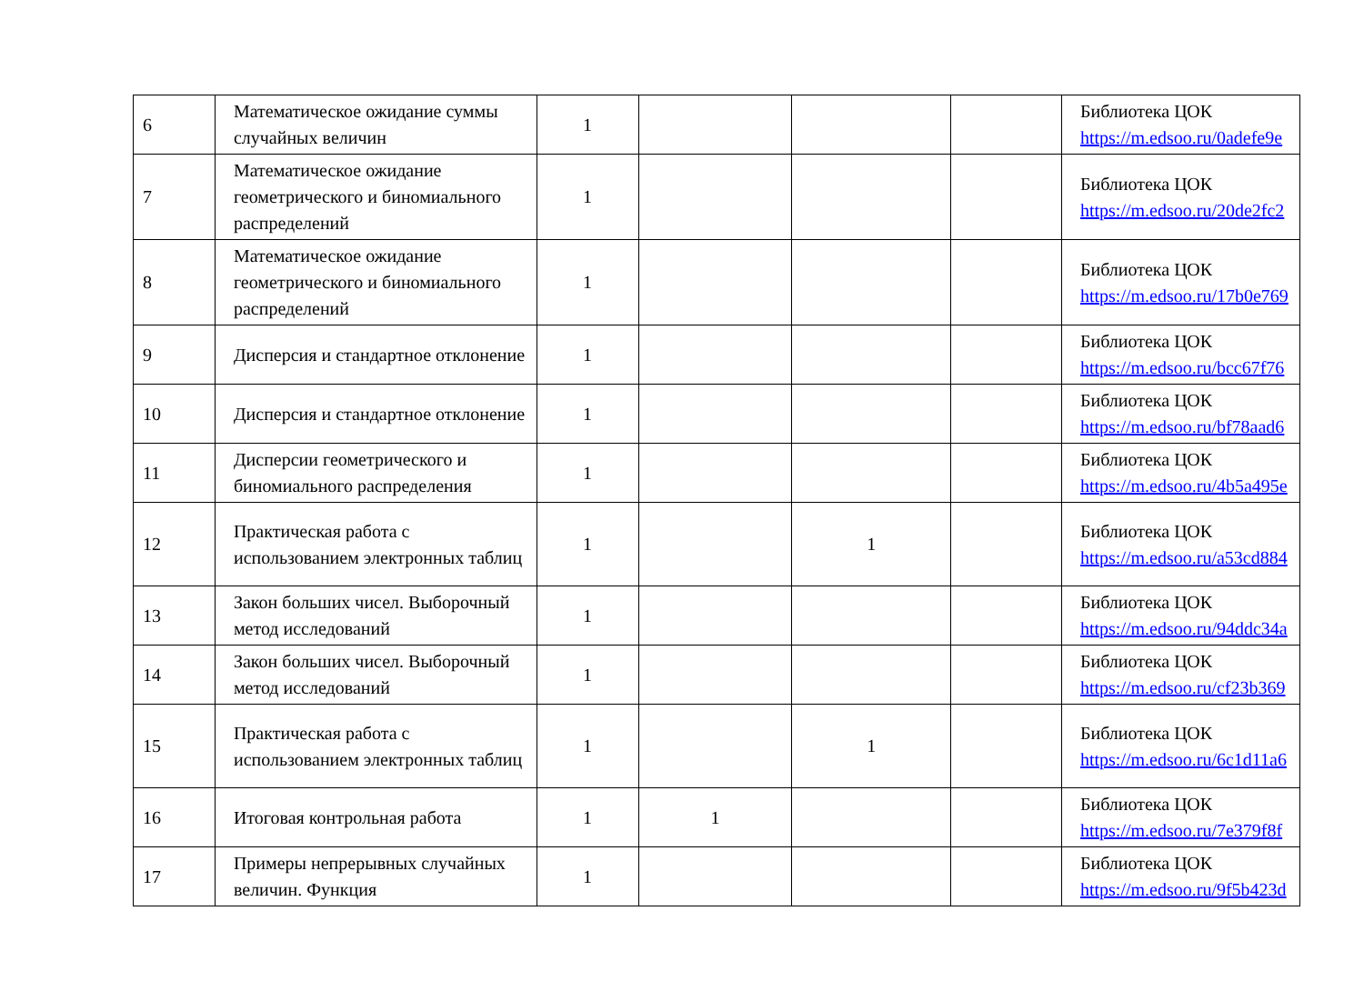| 6 | Математическое ожидание суммы случайных величин | 1 | | | | Библиотека ЦОК https://m.edsoo.ru/0adefe9e |
| 7 | Математическое ожидание геометрического и биномиального распределений | 1 | | | | Библиотека ЦОК https://m.edsoo.ru/20de2fc2 |
| 8 | Математическое ожидание геометрического и биномиального распределений | 1 | | | | Библиотека ЦОК https://m.edsoo.ru/17b0e769 |
| 9 | Дисперсия и стандартное отклонение | 1 | | | | Библиотека ЦОК https://m.edsoo.ru/bcc67f76 |
| 10 | Дисперсия и стандартное отклонение | 1 | | | | Библиотека ЦОК https://m.edsoo.ru/bf78aad6 |
| 11 | Дисперсии геометрического и биномиального распределения | 1 | | | | Библиотека ЦОК https://m.edsoo.ru/4b5a495e |
| 12 | Практическая работа с использованием электронных таблиц | 1 | | 1 | | Библиотека ЦОК https://m.edsoo.ru/a53cd884 |
| 13 | Закон больших чисел. Выборочный метод исследований | 1 | | | | Библиотека ЦОК https://m.edsoo.ru/94ddc34a |
| 14 | Закон больших чисел. Выборочный метод исследований | 1 | | | | Библиотека ЦОК https://m.edsoo.ru/cf23b369 |
| 15 | Практическая работа с использованием электронных таблиц | 1 | | 1 | | Библиотека ЦОК https://m.edsoo.ru/6c1d11a6 |
| 16 | Итоговая контрольная работа | 1 | 1 | | | Библиотека ЦОК https://m.edsoo.ru/7e379f8f |
| 17 | Примеры непрерывных случайных величин. Функция | 1 | | | | Библиотека ЦОК https://m.edsoo.ru/9f5b423d |